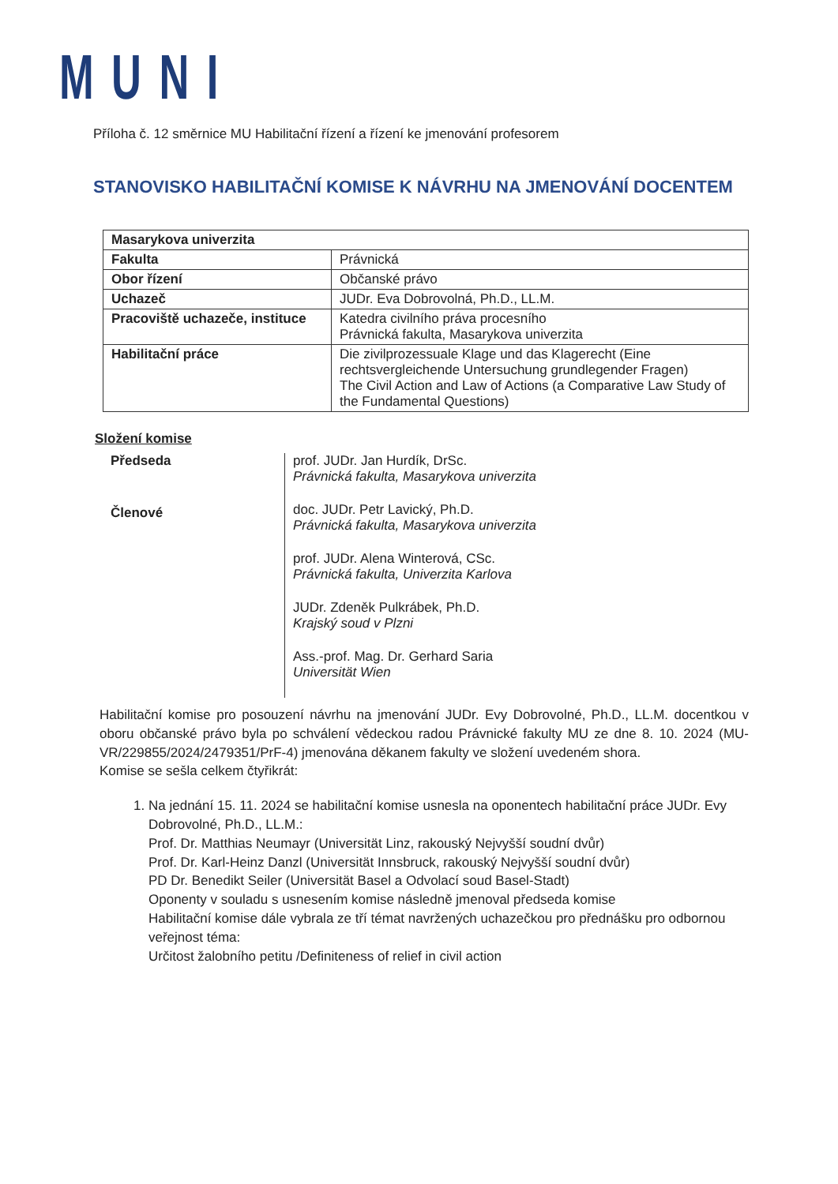MUNI
Příloha č. 12 směrnice MU Habilitační řízení a řízení ke jmenování profesorem
STANOVISKO HABILITAČNÍ KOMISE K NÁVRHU NA JMENOVÁNÍ DOCENTEM
| Masarykova univerzita | |
| Fakulta | Právnická |
| Obor řízení | Občanské právo |
| Uchazeč | JUDr. Eva Dobrovolná, Ph.D., LL.M. |
| Pracoviště uchazeče, instituce | Katedra civilního práva procesního Právnická fakulta, Masarykova univerzita |
| Habilitační práce | Die zivilprozessuale Klage und das Klagerecht (Eine rechtsvergleichende Untersuchung grundlegender Fragen) The Civil Action and Law of Actions (a Comparative Law Study of the Fundamental Questions) |
Složení komise
Předseda
Členové
prof. JUDr. Jan Hurdík, DrSc.
Právnická fakulta, Masarykova univerzita
doc. JUDr. Petr Lavický, Ph.D.
Právnická fakulta, Masarykova univerzita
prof. JUDr. Alena Winterová, CSc.
Právnická fakulta, Univerzita Karlova
JUDr. Zdeněk Pulkrábek, Ph.D.
Krajský soud v Plzni
Ass.-prof. Mag. Dr. Gerhard Saria
Universität Wien
Habilitační komise pro posouzení návrhu na jmenování JUDr. Evy Dobrovolné, Ph.D., LL.M. docentkou v oboru občanské právo byla po schválení vědeckou radou Právnické fakulty MU ze dne 8. 10. 2024 (MU-VR/229855/2024/2479351/PrF-4) jmenována děkanem fakulty ve složení uvedeném shora.
Komise se sešla celkem čtyřikrát:
1. Na jednání 15. 11. 2024 se habilitační komise usnesla na oponentech habilitační práce JUDr. Evy Dobrovolné, Ph.D., LL.M.:
Prof. Dr. Matthias Neumayr (Universität Linz, rakouský Nejvyšší soudní dvůr)
Prof. Dr. Karl-Heinz Danzl (Universität Innsbruck, rakouský Nejvyšší soudní dvůr)
PD Dr. Benedikt Seiler (Universität Basel a Odvolací soud Basel-Stadt)
Oponenty v souladu s usnesením komise následně jmenoval předseda komise
Habilitační komise dále vybrala ze tří témat navržených uchazečkou pro přednášku pro odbornou veřejnost téma:
Určitost žalobního petitu /Definiteness of relief in civil action